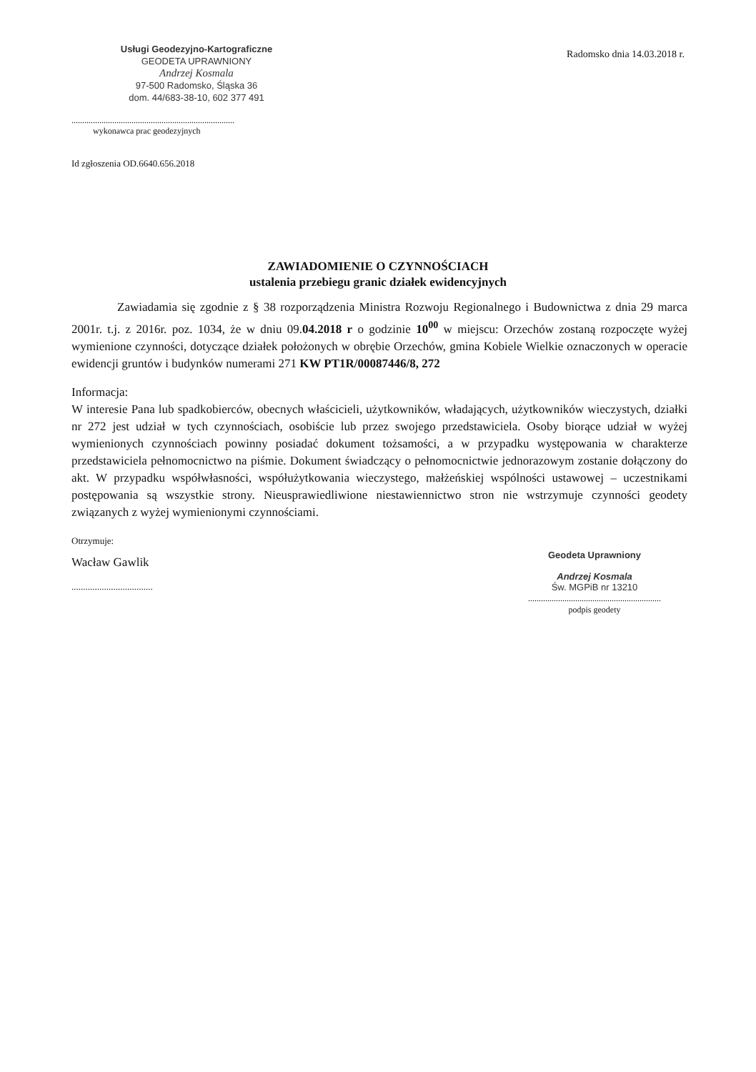Usługi Geodezyjno-Kartograficzne
GEODETA UPRAWNIONY
Andrzej Kosmala
97-500 Radomsko, Śląska 36
dom. 44/683-38-10, 602 377 491
Radomsko dnia 14.03.2018 r.
............................................................................
wykonawca prac geodezyjnych
Id zgłoszenia OD.6640.656.2018
ZAWIADOMIENIE O CZYNNOŚCIACH
ustalenia przebiegu granic działek ewidencyjnych
Zawiadamia się zgodnie z § 38 rozporządzenia Ministra Rozwoju Regionalnego i Budownictwa z dnia 29 marca 2001r. t.j. z 2016r. poz. 1034, że w dniu 09.04.2018 r o godzinie 10<sup>00</sup> w miejscu: Orzechów zostaną rozpoczęte wyżej wymienione czynności, dotyczące działek położonych w obrębie Orzechów, gmina Kobiele Wielkie oznaczonych w operacie ewidencji gruntów i budynków numerami 271 KW PT1R/00087446/8, 272
Informacja:
W interesie Pana lub spadkobierców, obecnych właścicieli, użytkowników, władających, użytkowników wieczystych, działki nr 272 jest udział w tych czynnościach, osobiście lub przez swojego przedstawiciela. Osoby biorące udział w wyżej wymienionych czynnościach powinny posiadać dokument tożsamości, a w przypadku występowania w charakterze przedstawiciela pełnomocnictwo na piśmie. Dokument świadczący o pełnomocnictwie jednorazowym zostanie dołączony do akt. W przypadku współwłasności, współużytkowania wieczystego, małżeńskiej wspólności ustawowej – uczestnikami postępowania są wszystkie strony. Nieusprawiedliwione niestawiennictwo stron nie wstrzymuje czynności geodety związanych z wyżej wymienionymi czynnościami.
Otrzymuje:
Wacław Gawlik
...................................
Geodeta Uprawniony
Andrzej Kosmala
Św. MGPiB nr 13210
..............................................................
podpis geodety